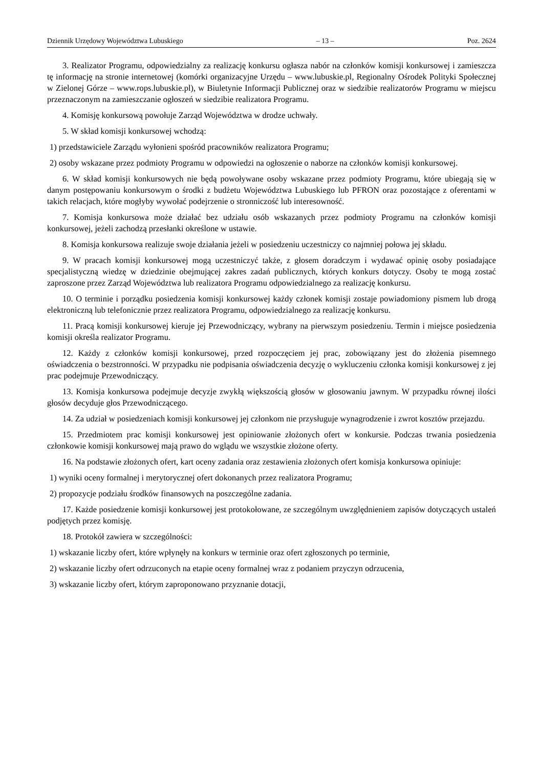Dziennik Urzędowy Województwa Lubuskiego – 13 – Poz. 2624
3. Realizator Programu, odpowiedzialny za realizację konkursu ogłasza nabór na członków komisji konkursowej i zamieszcza tę informację na stronie internetowej (komórki organizacyjne Urzędu – www.lubuskie.pl, Regionalny Ośrodek Polityki Społecznej w Zielonej Górze – www.rops.lubuskie.pl), w Biuletynie Informacji Publicznej oraz w siedzibie realizatorów Programu w miejscu przeznaczonym na zamieszczanie ogłoszeń w siedzibie realizatora Programu.
4. Komisję konkursową powołuje Zarząd Województwa w drodze uchwały.
5. W skład komisji konkursowej wchodzą:
1) przedstawiciele Zarządu wyłonieni spośród pracowników realizatora Programu;
2) osoby wskazane przez podmioty Programu w odpowiedzi na ogłoszenie o naborze na członków komisji konkursowej.
6. W skład komisji konkursowych nie będą powoływane osoby wskazane przez podmioty Programu, które ubiegają się w danym postępowaniu konkursowym o środki z budżetu Województwa Lubuskiego lub PFRON oraz pozostające z oferentami w takich relacjach, które mogłyby wywołać podejrzenie o stronniczość lub interesowność.
7. Komisja konkursowa może działać bez udziału osób wskazanych przez podmioty Programu na członków komisji konkursowej, jeżeli zachodzą przesłanki określone w ustawie.
8. Komisja konkursowa realizuje swoje działania jeżeli w posiedzeniu uczestniczy co najmniej połowa jej składu.
9. W pracach komisji konkursowej mogą uczestniczyć także, z głosem doradczym i wydawać opinię osoby posiadające specjalistyczną wiedzę w dziedzinie obejmującej zakres zadań publicznych, których konkurs dotyczy. Osoby te mogą zostać zaproszone przez Zarząd Województwa lub realizatora Programu odpowiedzialnego za realizację konkursu.
10. O terminie i porządku posiedzenia komisji konkursowej każdy członek komisji zostaje powiadomiony pismem lub drogą elektroniczną lub telefonicznie przez realizatora Programu, odpowiedzialnego za realizację konkursu.
11. Pracą komisji konkursowej kieruje jej Przewodniczący, wybrany na pierwszym posiedzeniu. Termin i miejsce posiedzenia komisji określa realizator Programu.
12. Każdy z członków komisji konkursowej, przed rozpoczęciem jej prac, zobowiązany jest do złożenia pisemnego oświadczenia o bezstronności. W przypadku nie podpisania oświadczenia decyzję o wykluczeniu członka komisji konkursowej z jej prac podejmuje Przewodniczący.
13. Komisja konkursowa podejmuje decyzje zwykłą większością głosów w głosowaniu jawnym. W przypadku równej ilości głosów decyduje głos Przewodniczącego.
14. Za udział w posiedzeniach komisji konkursowej jej członkom nie przysługuje wynagrodzenie i zwrot kosztów przejazdu.
15. Przedmiotem prac komisji konkursowej jest opiniowanie złożonych ofert w konkursie. Podczas trwania posiedzenia członkowie komisji konkursowej mają prawo do wglądu we wszystkie złożone oferty.
16. Na podstawie złożonych ofert, kart oceny zadania oraz zestawienia złożonych ofert komisja konkursowa opiniuje:
1) wyniki oceny formalnej i merytorycznej ofert dokonanych przez realizatora Programu;
2) propozycje podziału środków finansowych na poszczególne zadania.
17. Każde posiedzenie komisji konkursowej jest protokołowane, ze szczególnym uwzględnieniem zapisów dotyczących ustaleń podjętych przez komisję.
18. Protokół zawiera w szczególności:
1) wskazanie liczby ofert, które wpłynęły na konkurs w terminie oraz ofert zgłoszonych po terminie,
2) wskazanie liczby ofert odrzuconych na etapie oceny formalnej wraz z podaniem przyczyn odrzucenia,
3) wskazanie liczby ofert, którym zaproponowano przyznanie dotacji,